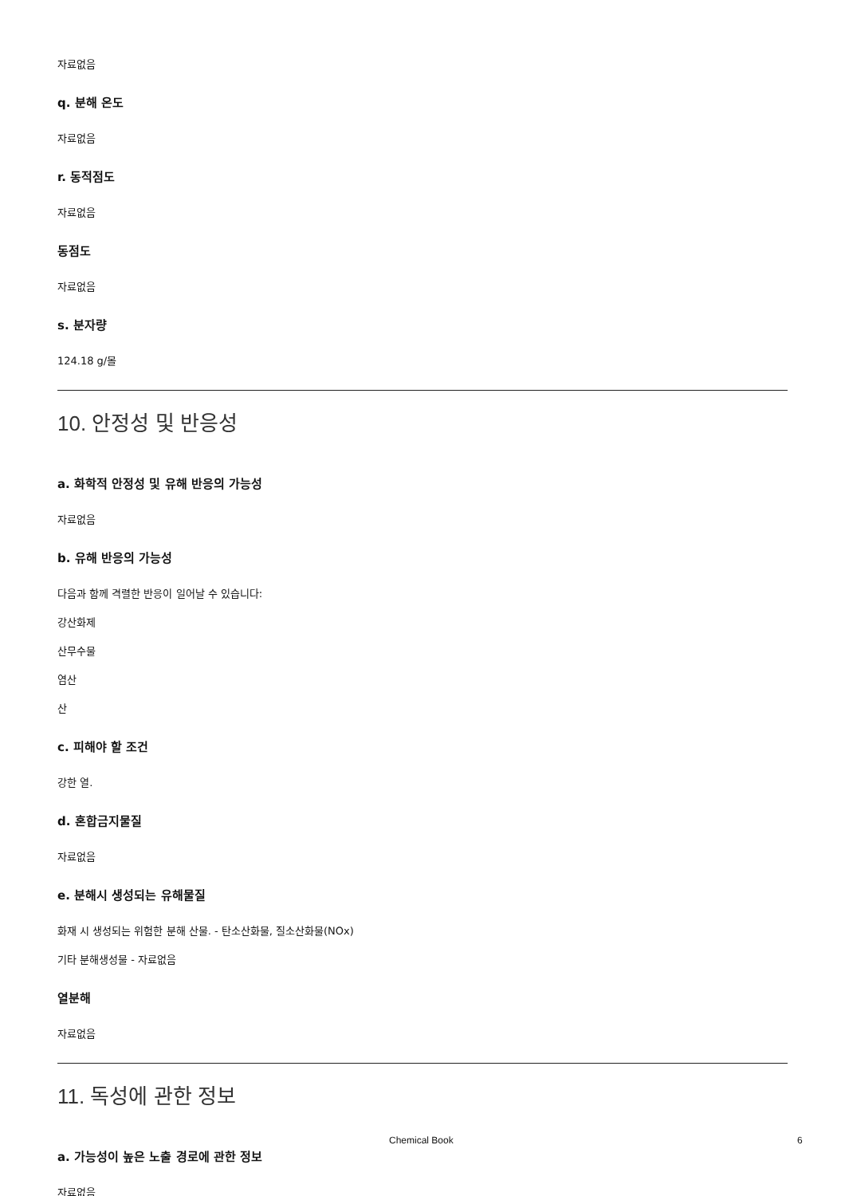자료없음
q. 분해 온도
자료없음
r. 동적점도
자료없음
동점도
자료없음
s. 분자량
124.18 g/몰
10. 안정성 및 반응성
a. 화학적 안정성 및 유해 반응의 가능성
자료없음
b. 유해 반응의 가능성
다음과 함께 격렬한 반응이 일어날 수 있습니다:
강산화제
산무수물
염산
산
c. 피해야 할 조건
강한 열.
d. 혼합금지물질
자료없음
e. 분해시 생성되는 유해물질
화재 시 생성되는 위험한 분해 산물. - 탄소산화물, 질소산화물(NOx)
기타 분해생성물 - 자료없음
열분해
자료없음
11. 독성에 관한 정보
a. 가능성이 높은 노출 경로에 관한 정보
자료없음
Chemical Book 6